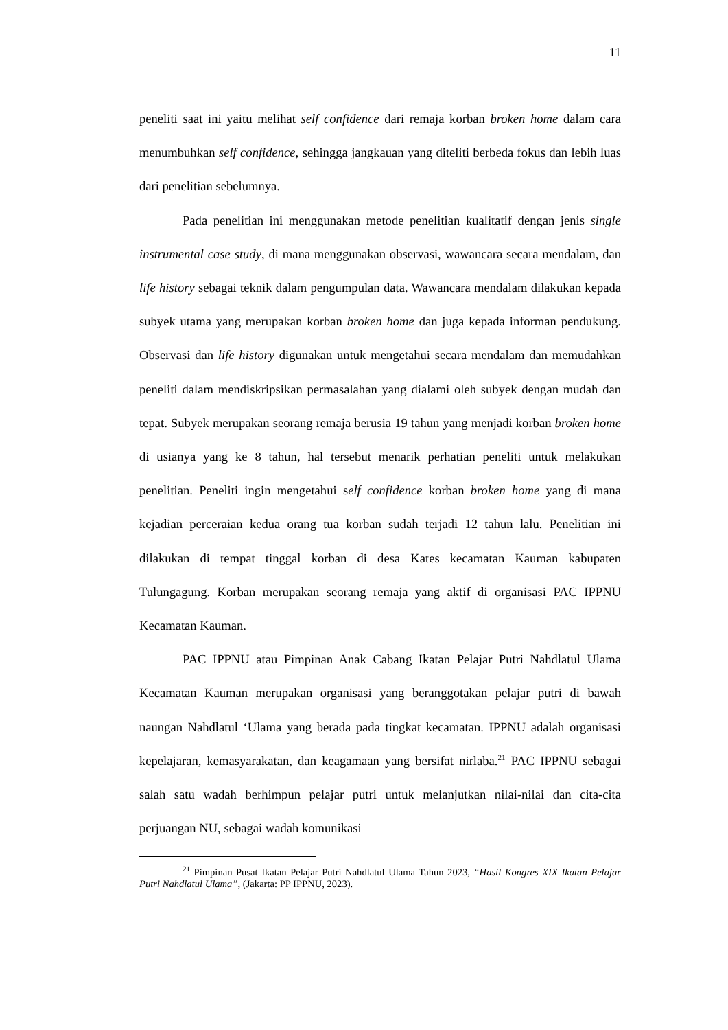11
peneliti saat ini yaitu melihat self confidence dari remaja korban broken home dalam cara menumbuhkan self confidence, sehingga jangkauan yang diteliti berbeda fokus dan lebih luas dari penelitian sebelumnya.
Pada penelitian ini menggunakan metode penelitian kualitatif dengan jenis single instrumental case study, di mana menggunakan observasi, wawancara secara mendalam, dan life history sebagai teknik dalam pengumpulan data. Wawancara mendalam dilakukan kepada subyek utama yang merupakan korban broken home dan juga kepada informan pendukung. Observasi dan life history digunakan untuk mengetahui secara mendalam dan memudahkan peneliti dalam mendiskripsikan permasalahan yang dialami oleh subyek dengan mudah dan tepat. Subyek merupakan seorang remaja berusia 19 tahun yang menjadi korban broken home di usianya yang ke 8 tahun, hal tersebut menarik perhatian peneliti untuk melakukan penelitian. Peneliti ingin mengetahui self confidence korban broken home yang di mana kejadian perceraian kedua orang tua korban sudah terjadi 12 tahun lalu. Penelitian ini dilakukan di tempat tinggal korban di desa Kates kecamatan Kauman kabupaten Tulungagung. Korban merupakan seorang remaja yang aktif di organisasi PAC IPPNU Kecamatan Kauman.
PAC IPPNU atau Pimpinan Anak Cabang Ikatan Pelajar Putri Nahdlatul Ulama Kecamatan Kauman merupakan organisasi yang beranggotakan pelajar putri di bawah naungan Nahdlatul ‘Ulama yang berada pada tingkat kecamatan. IPPNU adalah organisasi kepelajaran, kemasyarakatan, dan keagamaan yang bersifat nirlaba.<sup>21</sup> PAC IPPNU sebagai salah satu wadah berhimpun pelajar putri untuk melanjutkan nilai-nilai dan cita-cita perjuangan NU, sebagai wadah komunikasi
<sup>21</sup> Pimpinan Pusat Ikatan Pelajar Putri Nahdlatul Ulama Tahun 2023, “Hasil Kongres XIX Ikatan Pelajar Putri Nahdlatul Ulama”, (Jakarta: PP IPPNU, 2023).